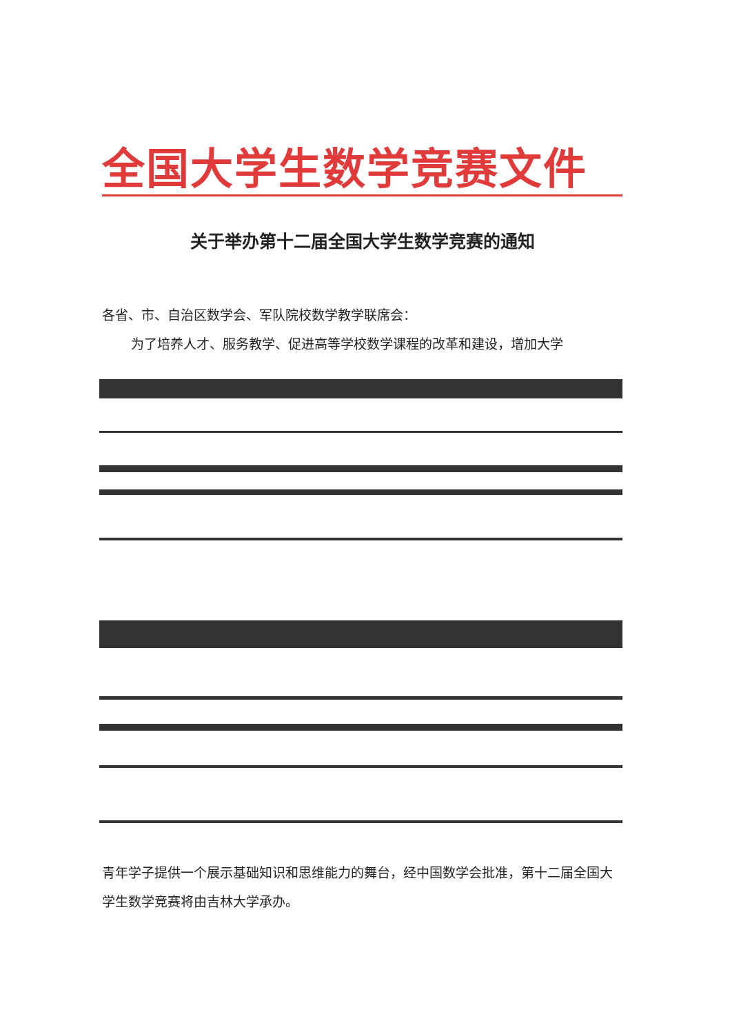全国大学生数学竞赛文件
关于举办第十二届全国大学生数学竞赛的通知
各省、市、自治区数学会、军队院校数学教学联席会：
为了培养人才、服务教学、促进高等学校数学课程的改革和建设，增加大学
青年学子提供一个展示基础知识和思维能力的舞台，经中国数学会批准，第十二届全国大学生数学竞赛将由吉林大学承办。